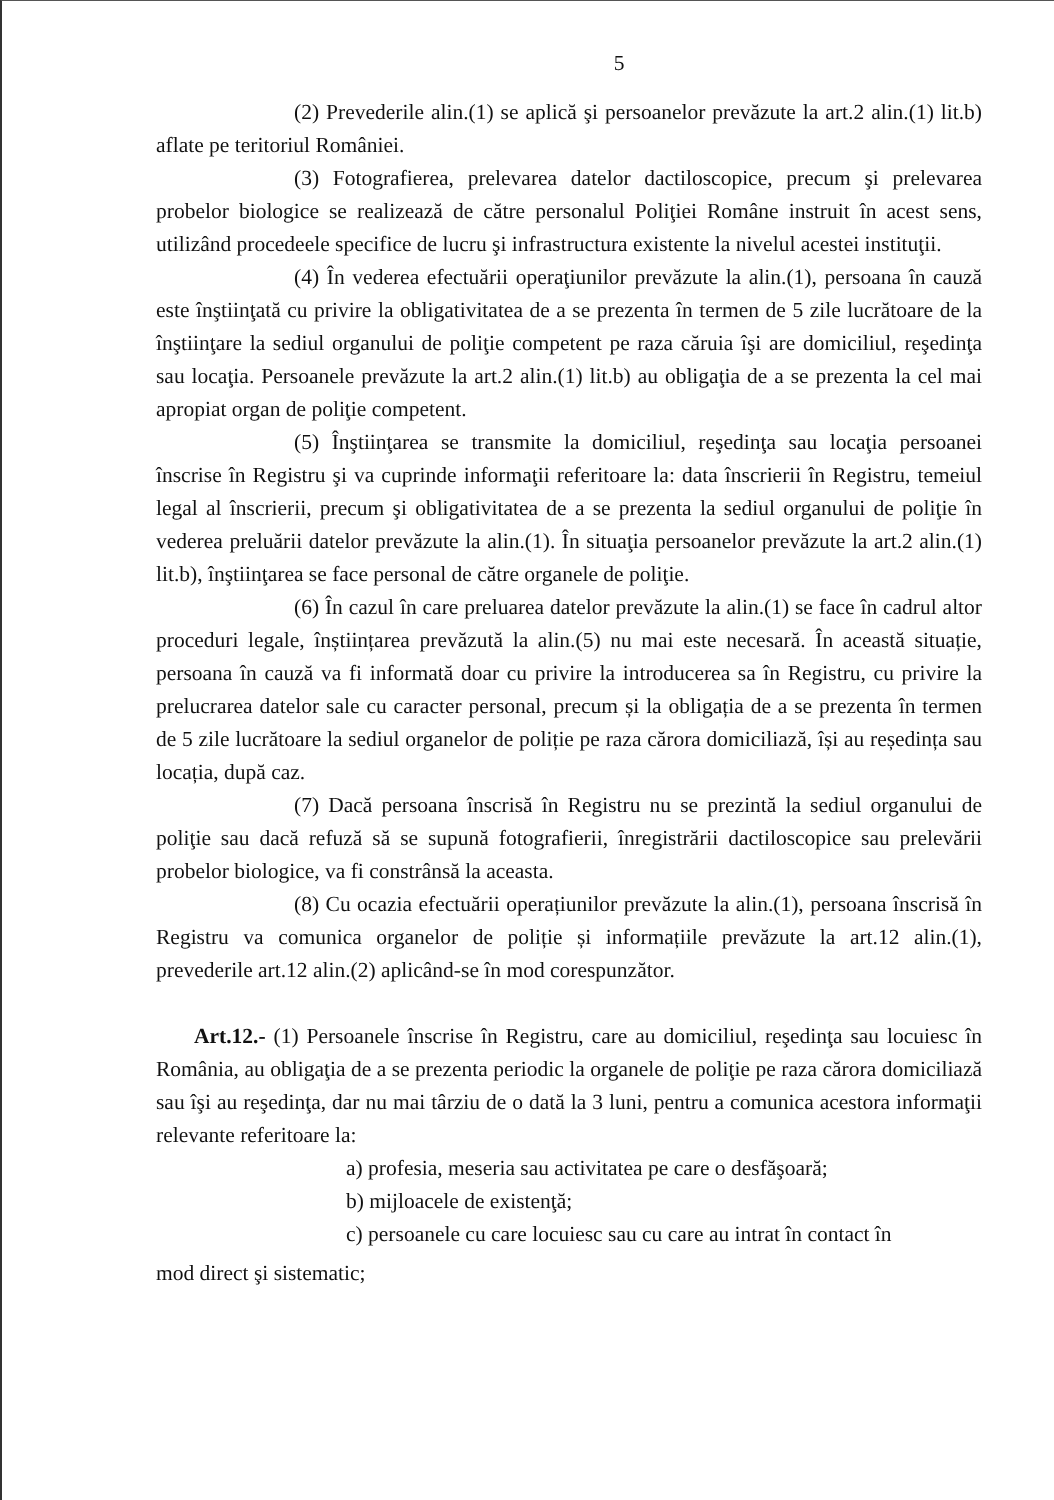5
(2) Prevederile alin.(1) se aplică şi persoanelor prevăzute la art.2 alin.(1) lit.b) aflate pe teritoriul României.
(3) Fotografierea, prelevarea datelor dactiloscopice, precum şi prelevarea probelor biologice se realizează de către personalul Poliţiei Române instruit în acest sens, utilizând procedeele specifice de lucru şi infrastructura existente la nivelul acestei instituţii.
(4) În vederea efectuării operaţiunilor prevăzute la alin.(1), persoana în cauză este înştiinţată cu privire la obligativitatea de a se prezenta în termen de 5 zile lucrătoare de la înştiinţare la sediul organului de poliţie competent pe raza căruia îşi are domiciliul, reşedinţa sau locaţia. Persoanele prevăzute la art.2 alin.(1) lit.b) au obligaţia de a se prezenta la cel mai apropiat organ de poliţie competent.
(5) Înştiinţarea se transmite la domiciliul, reşedinţa sau locaţia persoanei înscrise în Registru şi va cuprinde informaţii referitoare la: data înscrierii în Registru, temeiul legal al înscrierii, precum şi obligativitatea de a se prezenta la sediul organului de poliţie în vederea preluării datelor prevăzute la alin.(1). În situaţia persoanelor prevăzute la art.2 alin.(1) lit.b), înştiinţarea se face personal de către organele de poliţie.
(6) În cazul în care preluarea datelor prevăzute la alin.(1) se face în cadrul altor proceduri legale, înștiințarea prevăzută la alin.(5) nu mai este necesară. În această situație, persoana în cauză va fi informată doar cu privire la introducerea sa în Registru, cu privire la prelucrarea datelor sale cu caracter personal, precum și la obligația de a se prezenta în termen de 5 zile lucrătoare la sediul organelor de poliție pe raza cărora domiciliază, își au reședința sau locația, după caz.
(7) Dacă persoana înscrisă în Registru nu se prezintă la sediul organului de poliţie sau dacă refuză să se supună fotografierii, înregistrării dactiloscopice sau prelevării probelor biologice, va fi constrânsă la aceasta.
(8) Cu ocazia efectuării operațiunilor prevăzute la alin.(1), persoana înscrisă în Registru va comunica organelor de poliție și informațiile prevăzute la art.12 alin.(1), prevederile art.12 alin.(2) aplicând-se în mod corespunzător.
Art.12.- (1) Persoanele înscrise în Registru, care au domiciliul, reşedinţa sau locuiesc în România, au obligaţia de a se prezenta periodic la organele de poliţie pe raza cărora domiciliază sau îşi au reşedinţa, dar nu mai târziu de o dată la 3 luni, pentru a comunica acestora informaţii relevante referitoare la:
a) profesia, meseria sau activitatea pe care o desfăşoară;
b) mijloacele de existenţă;
c) persoanele cu care locuiesc sau cu care au intrat în contact în
mod direct şi sistematic;